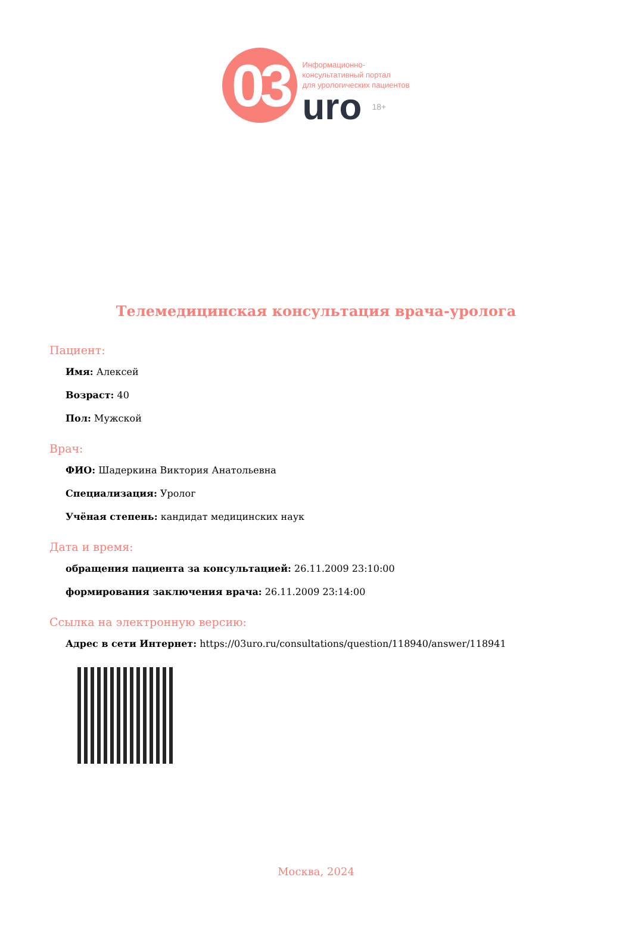03
Информационно-
консультативный портал
для урологических пациентов
uro 18+
Телемедицинская консультация врача-уролога
Пациент:
Имя: Алексей
Возраст: 40
Пол: Мужской
Врач:
ФИО: Шадеркина Виктория Анатольевна
Специализация: Уролог
Учёная степень: кандидат медицинских наук
Дата и время:
обращения пациента за консультацией: 26.11.2009 23:10:00
формирования заключения врача: 26.11.2009 23:14:00
Ссылка на электронную версию:
Адрес в сети Интернет: https://03uro.ru/consultations/question/118940/answer/118941
Москва, 2024